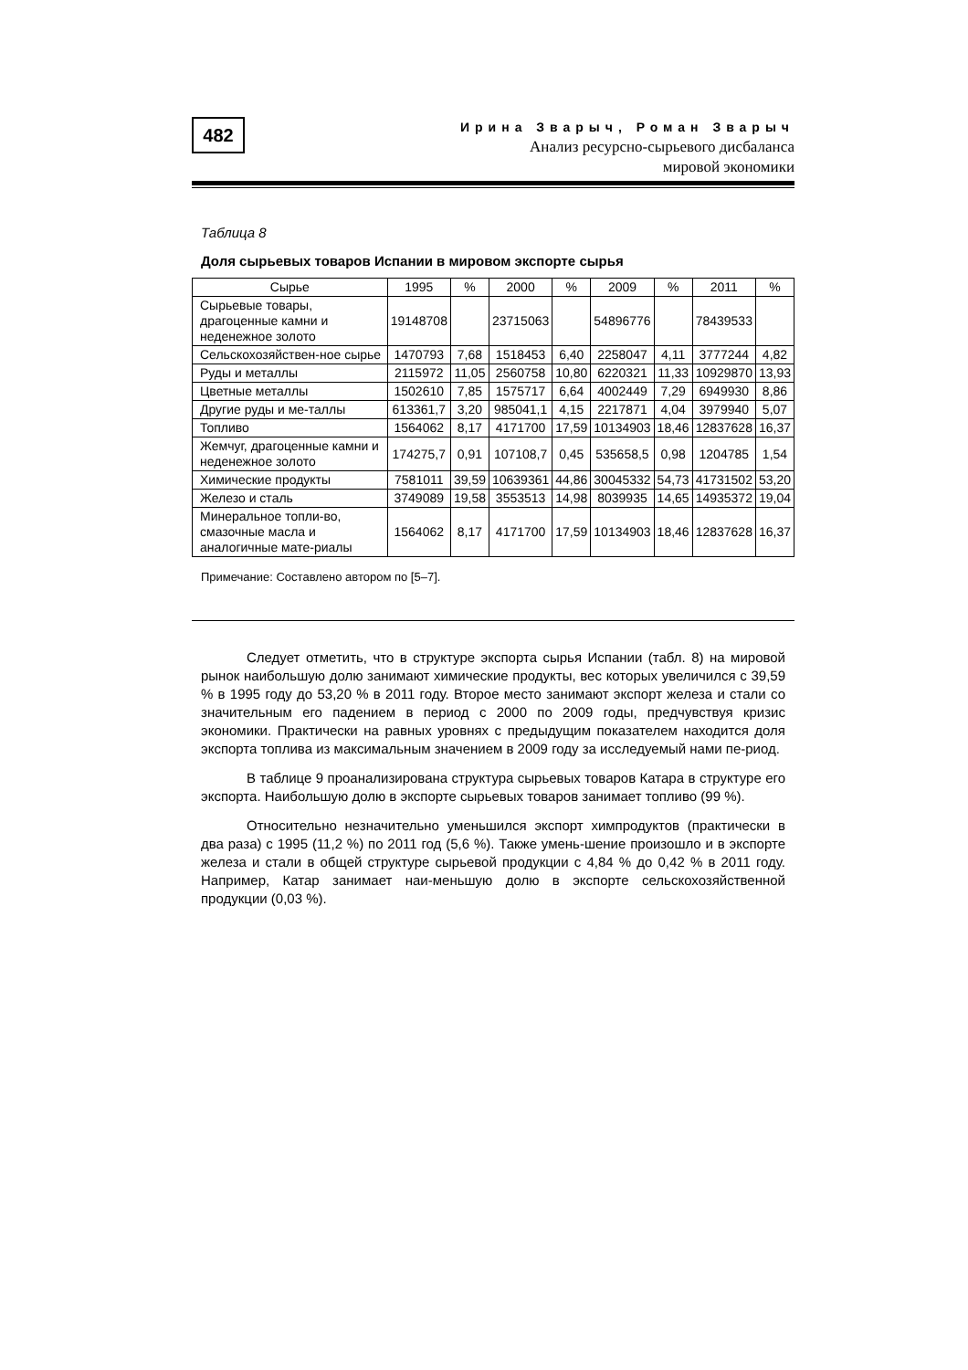482
Ирина Зварыч, Роман Зварыч
Анализ ресурсно-сырьевого дисбаланса
мировой экономики
Таблица 8
Доля сырьевых товаров Испании в мировом экспорте сырья
| Сырье | 1995 | % | 2000 | % | 2009 | % | 2011 | % |
| --- | --- | --- | --- | --- | --- | --- | --- | --- |
| Сырьевые товары, драгоценные камни и неденежное золото | 19148708 | | 23715063 | | 54896776 | | 78439533 | |
| Сельскохозяйствен-ное сырье | 1470793 | 7,68 | 1518453 | 6,40 | 2258047 | 4,11 | 3777244 | 4,82 |
| Руды и металлы | 2115972 | 11,05 | 2560758 | 10,80 | 6220321 | 11,33 | 10929870 | 13,93 |
| Цветные металлы | 1502610 | 7,85 | 1575717 | 6,64 | 4002449 | 7,29 | 6949930 | 8,86 |
| Другие руды и ме-таллы | 613361,7 | 3,20 | 985041,1 | 4,15 | 2217871 | 4,04 | 3979940 | 5,07 |
| Топливо | 1564062 | 8,17 | 4171700 | 17,59 | 10134903 | 18,46 | 12837628 | 16,37 |
| Жемчуг, драгоценные камни и неденежное золото | 174275,7 | 0,91 | 107108,7 | 0,45 | 535658,5 | 0,98 | 1204785 | 1,54 |
| Химические продукты | 7581011 | 39,59 | 10639361 | 44,86 | 30045332 | 54,73 | 41731502 | 53,20 |
| Железо и сталь | 3749089 | 19,58 | 3553513 | 14,98 | 8039935 | 14,65 | 14935372 | 19,04 |
| Минеральное топли-во, смазочные масла и аналогичные мате-риалы | 1564062 | 8,17 | 4171700 | 17,59 | 10134903 | 18,46 | 12837628 | 16,37 |
Примечание: Составлено автором по [5–7].
Следует отметить, что в структуре экспорта сырья Испании (табл. 8) на мировой рынок наибольшую долю занимают химические продукты, вес которых увеличился с 39,59 % в 1995 году до 53,20 % в 2011 году. Второе место занимают экспорт железа и стали со значительным его падением в период с 2000 по 2009 годы, предчувствуя кризис экономики. Практически на равных уровнях с предыдущим показателем находится доля экспорта топлива из максимальным значением в 2009 году за исследуемый нами пе-риод.
В таблице 9 проанализирована структура сырьевых товаров Катара в структуре его экспорта. Наибольшую долю в экспорте сырьевых товаров занимает топливо (99 %).
Относительно незначительно уменьшился экспорт химпродуктов (практически в два раза) с 1995 (11,2 %) по 2011 год (5,6 %). Также умень-шение произошло и в экспорте железа и стали в общей структуре сырьевой продукции с 4,84 % до 0,42 % в 2011 году. Например, Катар занимает наи-меньшую долю в экспорте сельскохозяйственной продукции (0,03 %).